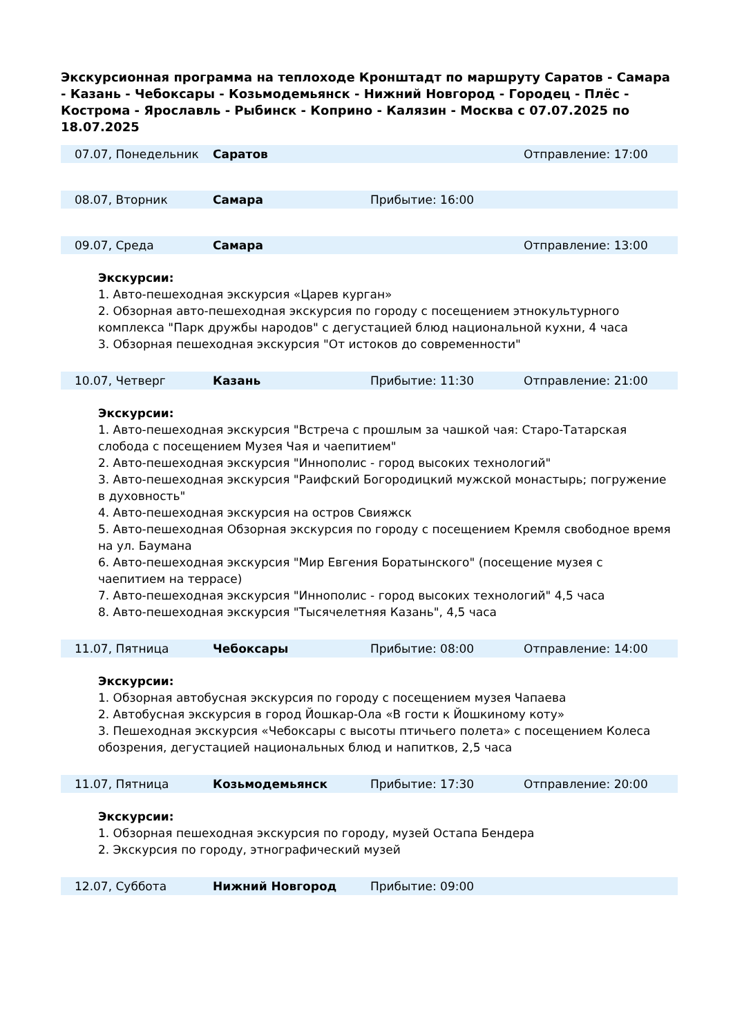Экскурсионная программа на теплоходе Кронштадт по маршруту Саратов - Самара - Казань - Чебоксары - Козьмодемьянск - Нижний Новгород - Городец - Плёс - Кострома - Ярославль - Рыбинск - Коприно - Калязин - Москва с 07.07.2025 по 18.07.2025
| 07.07, Понедельник | Саратов | | Отправление: 17:00 |
| 08.07, Вторник | Самара | Прибытие: 16:00 | |
| 09.07, Среда | Самара | | Отправление: 13:00 |
Экскурсии:
1. Авто-пешеходная экскурсия «Царев курган»
2. Обзорная авто-пешеходная экскурсия по городу с посещением этнокультурного комплекса "Парк дружбы народов" с дегустацией блюд национальной кухни, 4 часа
3. Обзорная пешеходная экскурсия "От истоков до современности"
| 10.07, Четверг | Казань | Прибытие: 11:30 | Отправление: 21:00 |
Экскурсии:
1. Авто-пешеходная экскурсия "Встреча с прошлым за чашкой чая: Старо-Татарская слобода с посещением Музея Чая и чаепитием"
2. Авто-пешеходная экскурсия "Иннополис - город высоких технологий"
3. Авто-пешеходная экскурсия "Раифский Богородицкий мужской монастырь; погружение в духовность"
4. Авто-пешеходная экскурсия на остров Свияжск
5. Авто-пешеходная Обзорная экскурсия по городу с посещением Кремля свободное время на ул. Баумана
6. Авто-пешеходная экскурсия "Мир Евгения Боратынского" (посещение музея с чаепитием на террасе)
7. Авто-пешеходная экскурсия "Иннополис - город высоких технологий" 4,5 часа
8. Авто-пешеходная экскурсия "Тысячелетняя Казань", 4,5 часа
| 11.07, Пятница | Чебоксары | Прибытие: 08:00 | Отправление: 14:00 |
Экскурсии:
1. Обзорная автобусная экскурсия по городу с посещением музея Чапаева
2. Автобусная экскурсия в город Йошкар-Ола «В гости к Йошкиному коту»
3. Пешеходная экскурсия «Чебоксары с высоты птичьего полета» с посещением Колеса обозрения, дегустацией национальных блюд и напитков, 2,5 часа
| 11.07, Пятница | Козьмодемьянск | Прибытие: 17:30 | Отправление: 20:00 |
Экскурсии:
1. Обзорная пешеходная экскурсия по городу, музей Остапа Бендера
2. Экскурсия по городу, этнографический музей
| 12.07, Суббота | Нижний Новгород | Прибытие: 09:00 | |